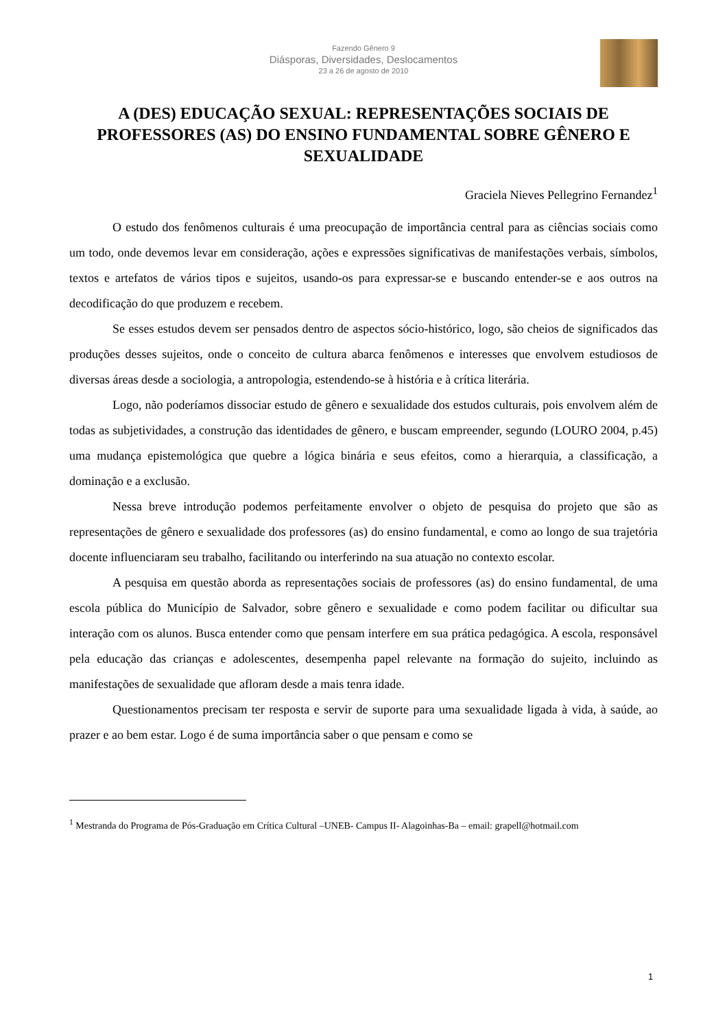Fazendo Gênero 9
Diásporas, Diversidades, Deslocamentos
23 a 26 de agosto de 2010
A (DES) EDUCAÇÃO SEXUAL: REPRESENTAÇÕES SOCIAIS DE PROFESSORES (AS) DO ENSINO FUNDAMENTAL SOBRE GÊNERO E SEXUALIDADE
Graciela Nieves Pellegrino Fernandez<sup>1</sup>
O estudo dos fenômenos culturais é uma preocupação de importância central para as ciências sociais como um todo, onde devemos levar em consideração, ações e expressões significativas de manifestações verbais, símbolos, textos e artefatos de vários tipos e sujeitos, usando-os para expressar-se e buscando entender-se e aos outros na decodificação do que produzem e recebem.
Se esses estudos devem ser pensados dentro de aspectos sócio-histórico, logo, são cheios de significados das produções desses sujeitos, onde o conceito de cultura abarca fenômenos e interesses que envolvem estudiosos de diversas áreas desde a sociologia, a antropologia, estendendo-se à história e à crítica literária.
Logo, não poderíamos dissociar estudo de gênero e sexualidade dos estudos culturais, pois envolvem além de todas as subjetividades, a construção das identidades de gênero, e buscam empreender, segundo (LOURO 2004, p.45) uma mudança epistemológica que quebre a lógica binária e seus efeitos, como a hierarquia, a classificação, a dominação e a exclusão.
Nessa breve introdução podemos perfeitamente envolver o objeto de pesquisa do projeto que são as representações de gênero e sexualidade dos professores (as) do ensino fundamental, e como ao longo de sua trajetória docente influenciaram seu trabalho, facilitando ou interferindo na sua atuação no contexto escolar.
A pesquisa em questão aborda as representações sociais de professores (as) do ensino fundamental, de uma escola pública do Município de Salvador, sobre gênero e sexualidade e como podem facilitar ou dificultar sua interação com os alunos. Busca entender como que pensam interfere em sua prática pedagógica. A escola, responsável pela educação das crianças e adolescentes, desempenha papel relevante na formação do sujeito, incluindo as manifestações de sexualidade que afloram desde a mais tenra idade.
Questionamentos precisam ter resposta e servir de suporte para uma sexualidade ligada à vida, à saúde, ao prazer e ao bem estar. Logo é de suma importância saber o que pensam e como se
<sup>1</sup> Mestranda do Programa de Pós-Graduação em Crítica Cultural –UNEB- Campus II- Alagoinhas-Ba – email: grapell@hotmail.com
1